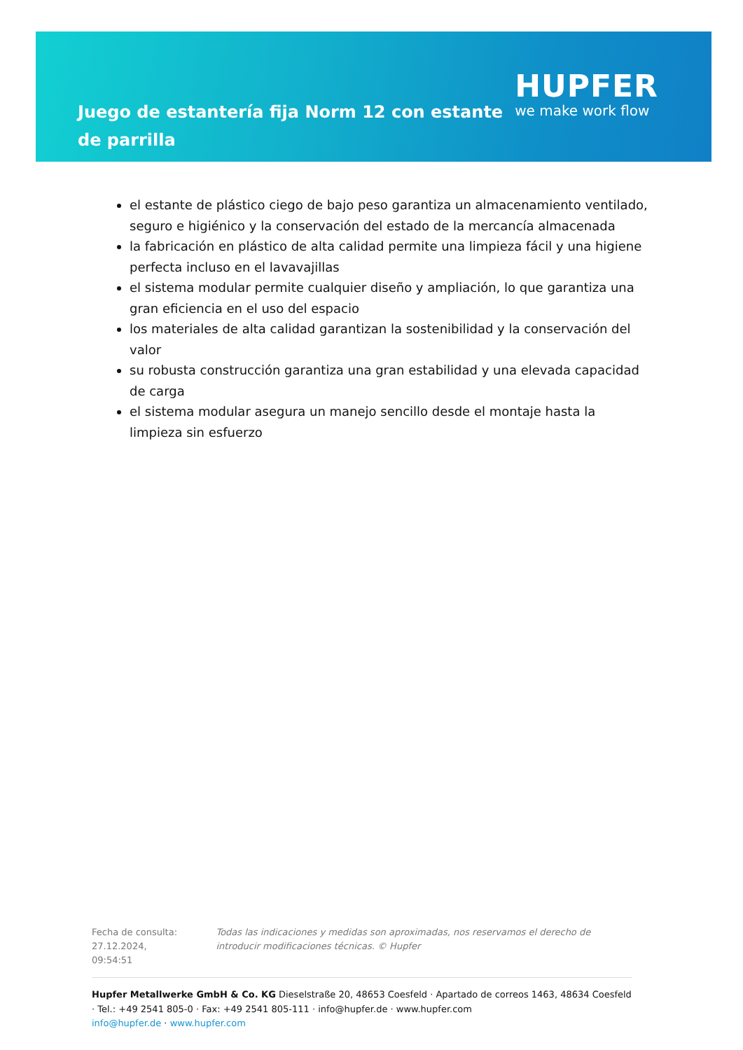Juego de estantería fija Norm 12 con estante de parrilla
HUPFER
we make work flow
el estante de plástico ciego de bajo peso garantiza un almacenamiento ventilado, seguro e higiénico y la conservación del estado de la mercancía almacenada
la fabricación en plástico de alta calidad permite una limpieza fácil y una higiene perfecta incluso en el lavavajillas
el sistema modular permite cualquier diseño y ampliación, lo que garantiza una gran eficiencia en el uso del espacio
los materiales de alta calidad garantizan la sostenibilidad y la conservación del valor
su robusta construcción garantiza una gran estabilidad y una elevada capacidad de carga
el sistema modular asegura un manejo sencillo desde el montaje hasta la limpieza sin esfuerzo
Fecha de consulta: 27.12.2024, 09:54:51
Todas las indicaciones y medidas son aproximadas, nos reservamos el derecho de introducir modificaciones técnicas. © Hupfer
Hupfer Metallwerke GmbH & Co. KG Dieselstraße 20, 48653 Coesfeld · Apartado de correos 1463, 48634 Coesfeld · Tel.: +49 2541 805-0 · Fax: +49 2541 805-111 · info@hupfer.de · www.hupfer.com
info@hupfer.de · www.hupfer.com